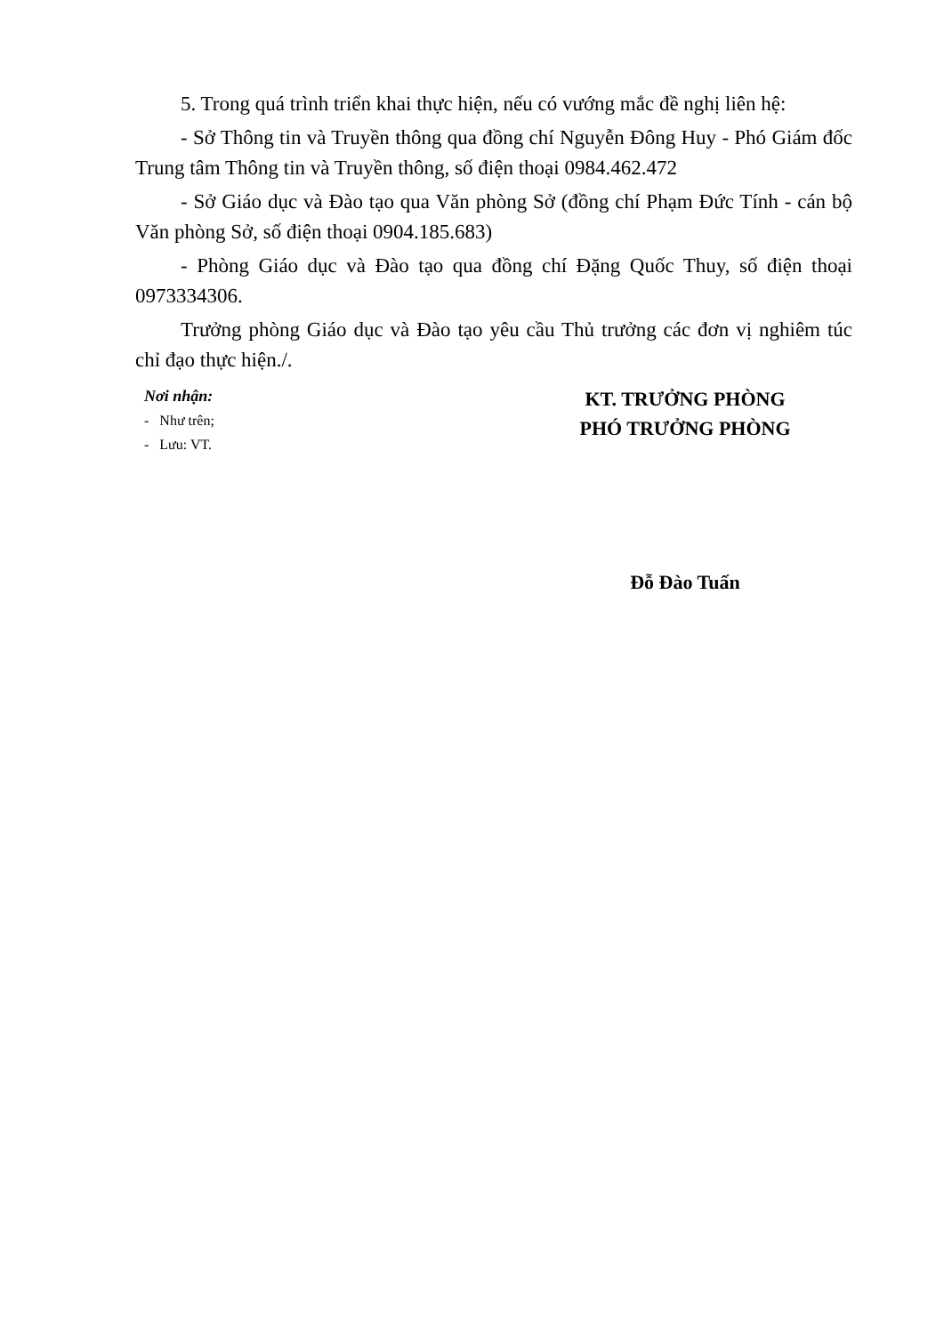5. Trong quá trình triển khai thực hiện, nếu có vướng mắc đề nghị liên hệ:
- Sở Thông tin và Truyền thông qua đồng chí Nguyễn Đông Huy - Phó Giám đốc Trung tâm Thông tin và Truyền thông, số điện thoại 0984.462.472
- Sở Giáo dục và Đào tạo qua Văn phòng Sở (đồng chí Phạm Đức Tính - cán bộ Văn phòng Sở, số điện thoại 0904.185.683)
- Phòng Giáo dục và Đào tạo qua đồng chí Đặng Quốc Thuy, số điện thoại 0973334306.
Trưởng phòng Giáo dục và Đào tạo yêu cầu Thủ trưởng các đơn vị nghiêm túc chỉ đạo thực hiện./.
Nơi nhận:
- Như trên;
- Lưu: VT.
KT. TRƯỞNG PHÒNG
PHÓ TRƯỞNG PHÒNG
Đỗ Đào Tuấn